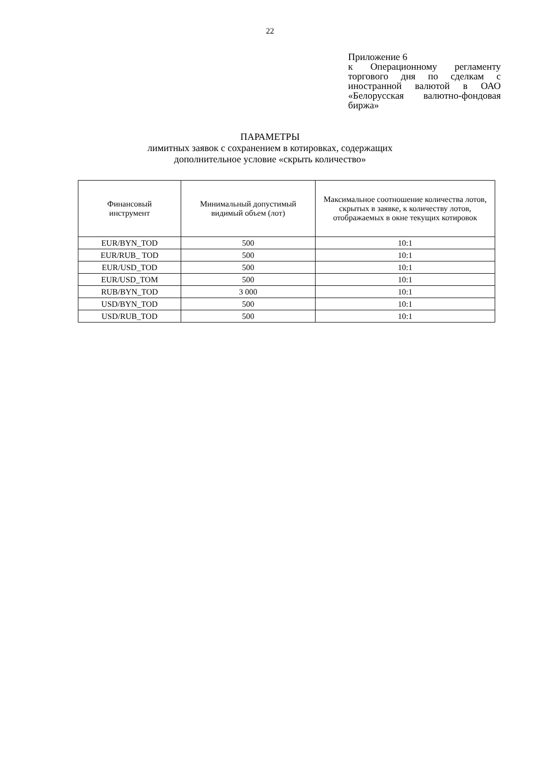22
Приложение 6
к Операционному регламенту торгового дня по сделкам с иностранной валютой в ОАО «Белорусская валютно-фондовая биржа»
ПАРАМЕТРЫ
лимитных заявок с сохранением в котировках, содержащих
дополнительное условие «скрыть количество»
| Финансовый инструмент | Минимальный допустимый видимый объем (лот) | Максимальное соотношение количества лотов, скрытых в заявке, к количеству лотов, отображаемых в окне текущих котировок |
| EUR/BYN_TOD | 500 | 10:1 |
| EUR/RUB_ TOD | 500 | 10:1 |
| EUR/USD_TOD | 500 | 10:1 |
| EUR/USD_TOM | 500 | 10:1 |
| RUB/BYN_TOD | 3 000 | 10:1 |
| USD/BYN_TOD | 500 | 10:1 |
| USD/RUB_TOD | 500 | 10:1 |